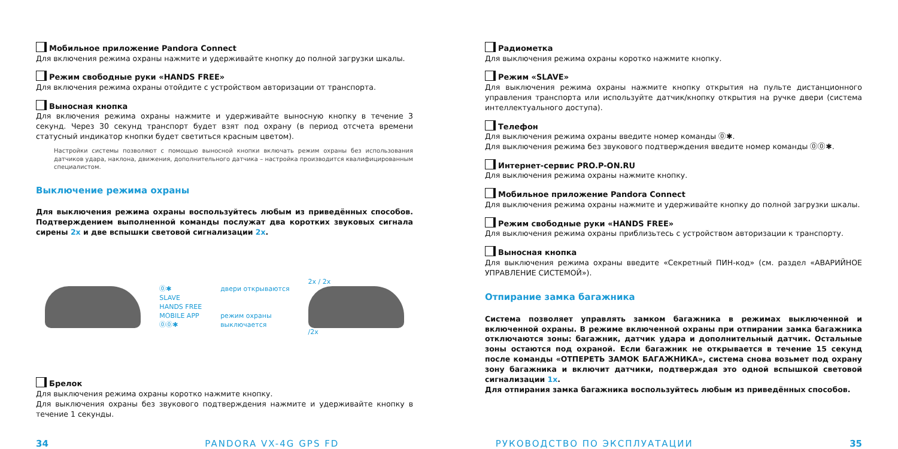Мобильное приложение Pandora Connect
Для включения режима охраны нажмите и удерживайте кнопку до полной загрузки шкалы.
Режим свободные руки «HANDS FREE»
Для включения режима охраны отойдите с устройством авторизации от транспорта.
Выносная кнопка
Для включения режима охраны нажмите и удерживайте выносную кнопку в течение 3 секунд. Через 30 секунд транспорт будет взят под охрану (в период отсчета времени статусный индикатор кнопки будет светиться красным цветом).
Настройки системы позволяют с помощью выносной кнопки включать режим охраны без использования датчиков удара, наклона, движения, дополнительного датчика – настройка производится квалифицированным специалистом.
Выключение режима охраны
Для выключения режима охраны воспользуйтесь любым из приведённых способов. Подтверждением выполненной команды послужат два коротких звуковых сигнала сирены 2x и две вспышки световой сигнализации 2x.
⓪✱
SLAVE
HANDS FREE
MOBILE APP
⓪⓪✱
двери открываются
режим охраны
выключается
2x / 2x
/2x
Брелок
Для выключения режима охраны коротко нажмите кнопку.
Для выключения охраны без звукового подтверждения нажмите и удерживайте кнопку в течение 1 секунды.
Радиометка
Для выключения режима охраны коротко нажмите кнопку.
Режим «SLAVE»
Для выключения режима охраны нажмите кнопку открытия на пульте дистанционного управления транспорта или используйте датчик/кнопку открытия на ручке двери (система интеллектуального доступа).
Телефон
Для выключения режима охраны введите номер команды ⓪✱.
Для выключения режима без звукового подтверждения введите номер команды ⓪⓪✱.
Интернет-сервис PRO.P-ON.RU
Для выключения режима охраны нажмите кнопку.
Мобильное приложение Pandora Connect
Для выключения режима охраны нажмите и удерживайте кнопку до полной загрузки шкалы.
Режим свободные руки «HANDS FREE»
Для выключения режима охраны приблизьтесь с устройством авторизации к транспорту.
Выносная кнопка
Для выключения режима охраны введите «Секретный ПИН-код» (см. раздел «АВАРИЙНОЕ УПРАВЛЕНИЕ СИСТЕМОЙ»).
Отпирание замка багажника
Система позволяет управлять замком багажника в режимах выключенной и включенной охраны. В режиме включенной охраны при отпирании замка багажника отключаются зоны: багажник, датчик удара и дополнительный датчик. Остальные зоны остаются под охраной. Если багажник не открывается в течение 15 секунд после команды «ОТПЕРЕТЬ ЗАМОК БАГАЖНИКА», система снова возьмет под охрану зону багажника и включит датчики, подтверждая это одной вспышкой световой сигнализации 1x.
Для отпирания замка багажника воспользуйтесь любым из приведённых способов.
34 PANDORA VX-4G GPS FD РУКОВОДСТВО ПО ЭКСПЛУАТАЦИИ 35